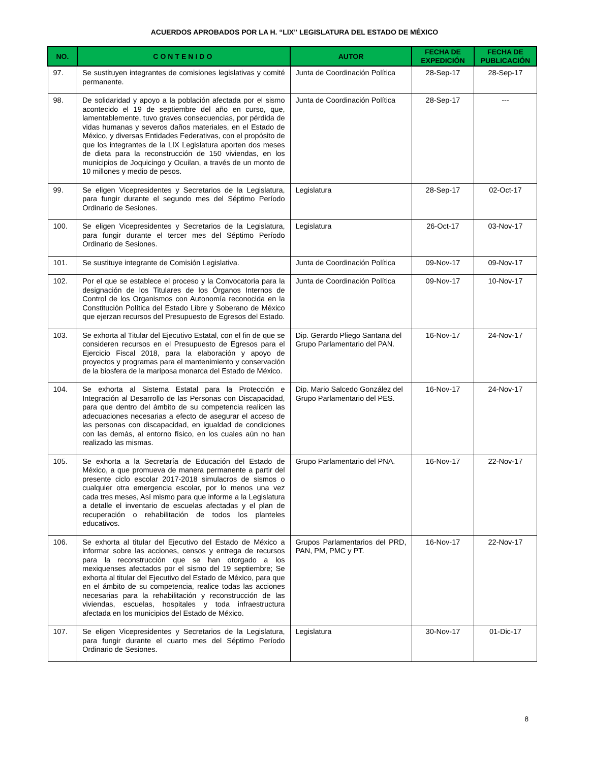ACUERDOS APROBADOS POR LA H. “LIX” LEGISLATURA DEL ESTADO DE MÉXICO
| NO. | CONTENIDO | AUTOR | FECHA DE EXPEDICIÓN | FECHA DE PUBLICACIÓN |
| --- | --- | --- | --- | --- |
| 97. | Se sustituyen integrantes de comisiones legislativas y comité permanente. | Junta de Coordinación Política | 28-Sep-17 | 28-Sep-17 |
| 98. | De solidaridad y apoyo a la población afectada por el sismo acontecido el 19 de septiembre del año en curso, que, lamentablemente, tuvo graves consecuencias, por pérdida de vidas humanas y severos daños materiales, en el Estado de México, y diversas Entidades Federativas, con el propósito de que los integrantes de la LIX Legislatura aporten dos meses de dieta para la reconstrucción de 150 viviendas, en los municipios de Joquicingo y Ocuilan, a través de un monto de 10 millones y medio de pesos. | Junta de Coordinación Política | 28-Sep-17 | --- |
| 99. | Se eligen Vicepresidentes y Secretarios de la Legislatura, para fungir durante el segundo mes del Séptimo Período Ordinario de Sesiones. | Legislatura | 28-Sep-17 | 02-Oct-17 |
| 100. | Se eligen Vicepresidentes y Secretarios de la Legislatura, para fungir durante el tercer mes del Séptimo Período Ordinario de Sesiones. | Legislatura | 26-Oct-17 | 03-Nov-17 |
| 101. | Se sustituye integrante de Comisión Legislativa. | Junta de Coordinación Política | 09-Nov-17 | 09-Nov-17 |
| 102. | Por el que se establece el proceso y la Convocatoria para la designación de los Titulares de los Órganos Internos de Control de los Organismos con Autonomía reconocida en la Constitución Política del Estado Libre y Soberano de México que ejerzan recursos del Presupuesto de Egresos del Estado. | Junta de Coordinación Política | 09-Nov-17 | 10-Nov-17 |
| 103. | Se exhorta al Titular del Ejecutivo Estatal, con el fin de que se consideren recursos en el Presupuesto de Egresos para el Ejercicio Fiscal 2018, para la elaboración y apoyo de proyectos y programas para el mantenimiento y conservación de la biosfera de la mariposa monarca del Estado de México. | Dip. Gerardo Pliego Santana del Grupo Parlamentario del PAN. | 16-Nov-17 | 24-Nov-17 |
| 104. | Se exhorta al Sistema Estatal para la Protección e Integración al Desarrollo de las Personas con Discapacidad, para que dentro del ámbito de su competencia realicen las adecuaciones necesarias a efecto de asegurar el acceso de las personas con discapacidad, en igualdad de condiciones con las demás, al entorno físico, en los cuales aún no han realizado las mismas. | Dip. Mario Salcedo González del Grupo Parlamentario del PES. | 16-Nov-17 | 24-Nov-17 |
| 105. | Se exhorta a la Secretaría de Educación del Estado de México, a que promueva de manera permanente a partir del presente ciclo escolar 2017-2018 simulacros de sismos o cualquier otra emergencia escolar, por lo menos una vez cada tres meses, Así mismo para que informe a la Legislatura a detalle el inventario de escuelas afectadas y el plan de recuperación o rehabilitación de todos los planteles educativos. | Grupo Parlamentario del PNA. | 16-Nov-17 | 22-Nov-17 |
| 106. | Se exhorta al titular del Ejecutivo del Estado de México a informar sobre las acciones, censos y entrega de recursos para la reconstrucción que se han otorgado a los mexiquenses afectados por el sismo del 19 septiembre; Se exhorta al titular del Ejecutivo del Estado de México, para que en el ámbito de su competencia, realice todas las acciones necesarias para la rehabilitación y reconstrucción de las viviendas, escuelas, hospitales y toda infraestructura afectada en los municipios del Estado de México. | Grupos Parlamentarios del PRD, PAN, PM, PMC y PT. | 16-Nov-17 | 22-Nov-17 |
| 107. | Se eligen Vicepresidentes y Secretarios de la Legislatura, para fungir durante el cuarto mes del Séptimo Período Ordinario de Sesiones. | Legislatura | 30-Nov-17 | 01-Dic-17 |
8